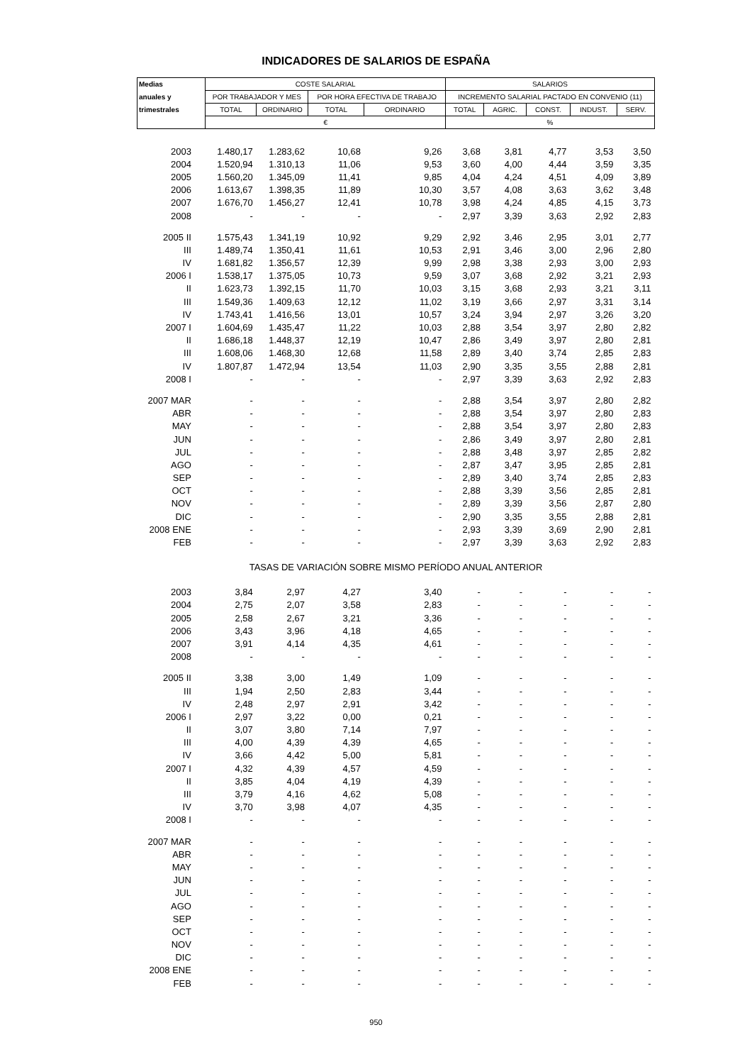INDICADORES DE SALARIOS DE ESPAÑA
| Medias | COSTE SALARIAL | | | | SALARIOS | | | | |
| --- | --- | --- | --- | --- | --- | --- | --- | --- | --- |
| anuales y | POR TRABAJADOR Y MES | | POR HORA EFECTIVA DE TRABAJO | | INCREMENTO SALARIAL PACTADO EN CONVENIO (11) | | | | |
| trimestrales | TOTAL | ORDINARIO | TOTAL | ORDINARIO | TOTAL | AGRIC. | CONST. | INDUST. | SERV. |
| | € | | | | % | | | | |
| 2003 | 1.480,17 | 1.283,62 | 10,68 | 9,26 | 3,68 | 3,81 | 4,77 | 3,53 | 3,50 |
| 2004 | 1.520,94 | 1.310,13 | 11,06 | 9,53 | 3,60 | 4,00 | 4,44 | 3,59 | 3,35 |
| 2005 | 1.560,20 | 1.345,09 | 11,41 | 9,85 | 4,04 | 4,24 | 4,51 | 4,09 | 3,89 |
| 2006 | 1.613,67 | 1.398,35 | 11,89 | 10,30 | 3,57 | 4,08 | 3,63 | 3,62 | 3,48 |
| 2007 | 1.676,70 | 1.456,27 | 12,41 | 10,78 | 3,98 | 4,24 | 4,85 | 4,15 | 3,73 |
| 2008 | - | - | - | - | 2,97 | 3,39 | 3,63 | 2,92 | 2,83 |
| 2005 II | 1.575,43 | 1.341,19 | 10,92 | 9,29 | 2,92 | 3,46 | 2,95 | 3,01 | 2,77 |
| III | 1.489,74 | 1.350,41 | 11,61 | 10,53 | 2,91 | 3,46 | 3,00 | 2,96 | 2,80 |
| IV | 1.681,82 | 1.356,57 | 12,39 | 9,99 | 2,98 | 3,38 | 2,93 | 3,00 | 2,93 |
| 2006 I | 1.538,17 | 1.375,05 | 10,73 | 9,59 | 3,07 | 3,68 | 2,92 | 3,21 | 2,93 |
| II | 1.623,73 | 1.392,15 | 11,70 | 10,03 | 3,15 | 3,68 | 2,93 | 3,21 | 3,11 |
| III | 1.549,36 | 1.409,63 | 12,12 | 11,02 | 3,19 | 3,66 | 2,97 | 3,31 | 3,14 |
| IV | 1.743,41 | 1.416,56 | 13,01 | 10,57 | 3,24 | 3,94 | 2,97 | 3,26 | 3,20 |
| 2007 I | 1.604,69 | 1.435,47 | 11,22 | 10,03 | 2,88 | 3,54 | 3,97 | 2,80 | 2,82 |
| II | 1.686,18 | 1.448,37 | 12,19 | 10,47 | 2,86 | 3,49 | 3,97 | 2,80 | 2,81 |
| III | 1.608,06 | 1.468,30 | 12,68 | 11,58 | 2,89 | 3,40 | 3,74 | 2,85 | 2,83 |
| IV | 1.807,87 | 1.472,94 | 13,54 | 11,03 | 2,90 | 3,35 | 3,55 | 2,88 | 2,81 |
| 2008 I | - | - | - | - | 2,97 | 3,39 | 3,63 | 2,92 | 2,83 |
| 2007 MAR | - | - | - | - | 2,88 | 3,54 | 3,97 | 2,80 | 2,82 |
| ABR | - | - | - | - | 2,88 | 3,54 | 3,97 | 2,80 | 2,83 |
| MAY | - | - | - | - | 2,88 | 3,54 | 3,97 | 2,80 | 2,83 |
| JUN | - | - | - | - | 2,86 | 3,49 | 3,97 | 2,80 | 2,81 |
| JUL | - | - | - | - | 2,88 | 3,48 | 3,97 | 2,85 | 2,82 |
| AGO | - | - | - | - | 2,87 | 3,47 | 3,95 | 2,85 | 2,81 |
| SEP | - | - | - | - | 2,89 | 3,40 | 3,74 | 2,85 | 2,83 |
| OCT | - | - | - | - | 2,88 | 3,39 | 3,56 | 2,85 | 2,81 |
| NOV | - | - | - | - | 2,89 | 3,39 | 3,56 | 2,87 | 2,80 |
| DIC | - | - | - | - | 2,90 | 3,35 | 3,55 | 2,88 | 2,81 |
| 2008 ENE | - | - | - | - | 2,93 | 3,39 | 3,69 | 2,90 | 2,81 |
| FEB | - | - | - | - | 2,97 | 3,39 | 3,63 | 2,92 | 2,83 |
| TASAS DE VARIACIÓN SOBRE MISMO PERÍODO ANUAL ANTERIOR | | | | | | | | | |
| 2003 | 3,84 | 2,97 | 4,27 | 3,40 | - | - | - | - | - |
| 2004 | 2,75 | 2,07 | 3,58 | 2,83 | - | - | - | - | - |
| 2005 | 2,58 | 2,67 | 3,21 | 3,36 | - | - | - | - | - |
| 2006 | 3,43 | 3,96 | 4,18 | 4,65 | - | - | - | - | - |
| 2007 | 3,91 | 4,14 | 4,35 | 4,61 | - | - | - | - | - |
| 2008 | - | - | - | - | - | - | - | - | - |
| 2005 II | 3,38 | 3,00 | 1,49 | 1,09 | - | - | - | - | - |
| III | 1,94 | 2,50 | 2,83 | 3,44 | - | - | - | - | - |
| IV | 2,48 | 2,97 | 2,91 | 3,42 | - | - | - | - | - |
| 2006 I | 2,97 | 3,22 | 0,00 | 0,21 | - | - | - | - | - |
| II | 3,07 | 3,80 | 7,14 | 7,97 | - | - | - | - | - |
| III | 4,00 | 4,39 | 4,39 | 4,65 | - | - | - | - | - |
| IV | 3,66 | 4,42 | 5,00 | 5,81 | - | - | - | - | - |
| 2007 I | 4,32 | 4,39 | 4,57 | 4,59 | - | - | - | - | - |
| II | 3,85 | 4,04 | 4,19 | 4,39 | - | - | - | - | - |
| III | 3,79 | 4,16 | 4,62 | 5,08 | - | - | - | - | - |
| IV | 3,70 | 3,98 | 4,07 | 4,35 | - | - | - | - | - |
| 2008 I | - | - | - | - | - | - | - | - | - |
| 2007 MAR | - | - | - | - | - | - | - | - | - |
| ABR | - | - | - | - | - | - | - | - | - |
| MAY | - | - | - | - | - | - | - | - | - |
| JUN | - | - | - | - | - | - | - | - | - |
| JUL | - | - | - | - | - | - | - | - | - |
| AGO | - | - | - | - | - | - | - | - | - |
| SEP | - | - | - | - | - | - | - | - | - |
| OCT | - | - | - | - | - | - | - | - | - |
| NOV | - | - | - | - | - | - | - | - | - |
| DIC | - | - | - | - | - | - | - | - | - |
| 2008 ENE | - | - | - | - | - | - | - | - | - |
| FEB | - | - | - | - | - | - | - | - | - |
950